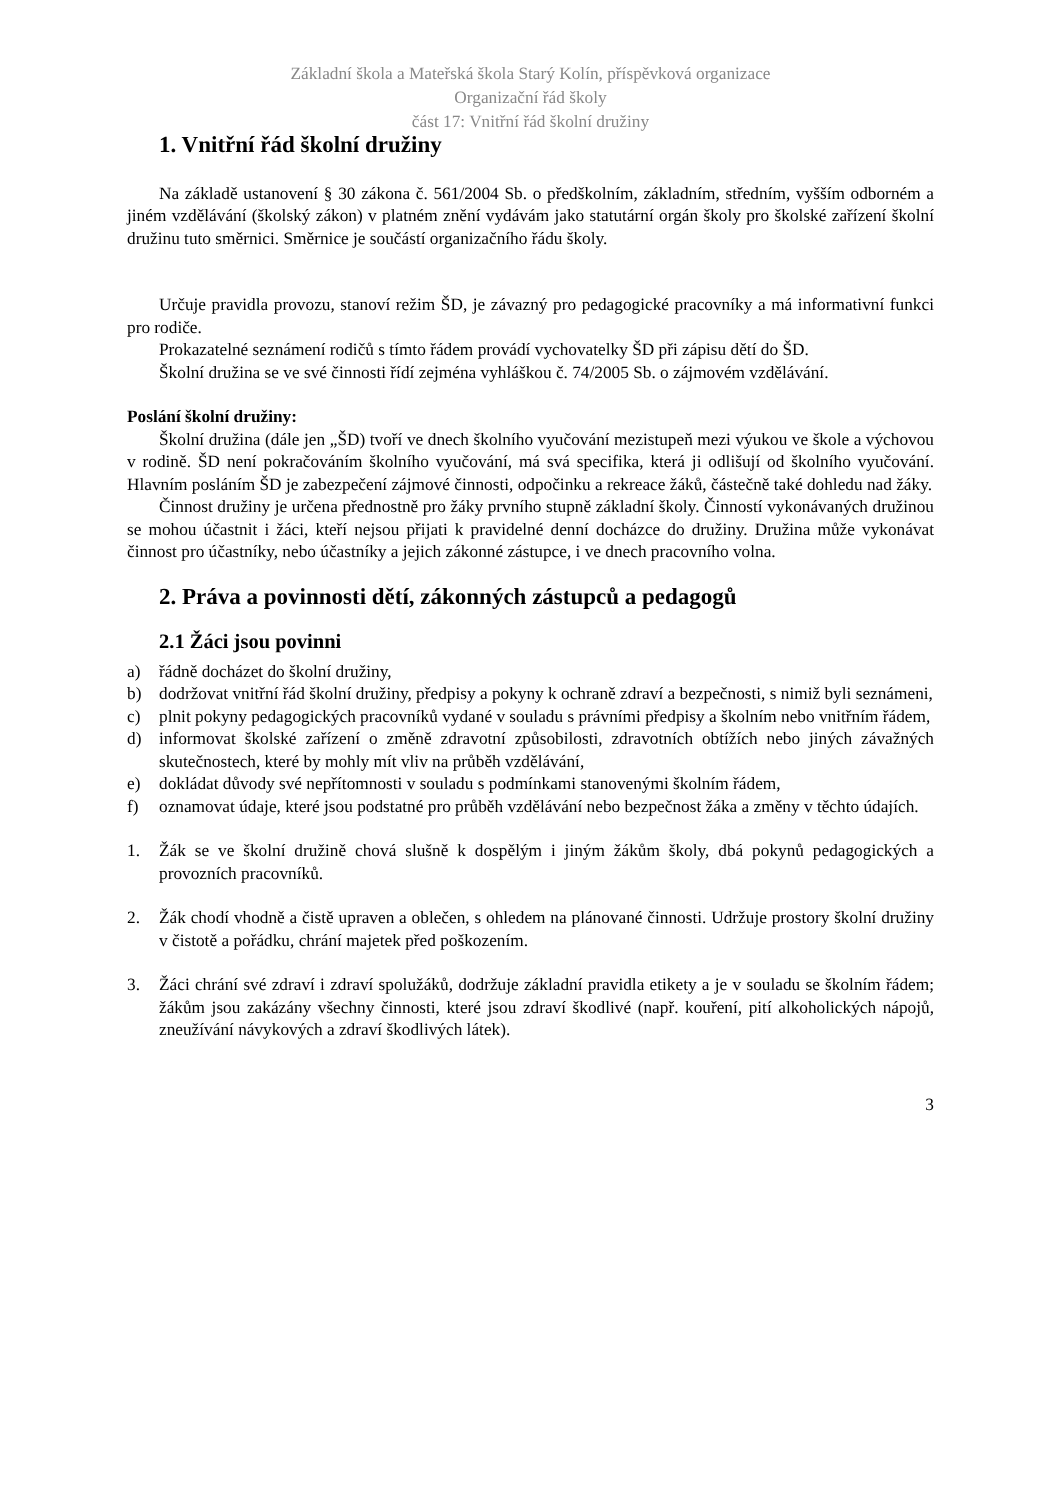Základní škola a Mateřská škola Starý Kolín, příspěvková organizace
Organizační řád školy
část 17: Vnitřní řád školní družiny
1. Vnitřní řád školní družiny
Na základě ustanovení § 30 zákona č. 561/2004 Sb. o předškolním, základním, středním, vyšším odborném a jiném vzdělávání (školský zákon) v platném znění vydávám jako statutární orgán školy pro školské zařízení školní družinu tuto směrnici. Směrnice je součástí organizačního řádu školy.
Určuje pravidla provozu, stanoví režim ŠD, je závazný pro pedagogické pracovníky a má informativní funkci pro rodiče.
Prokazatelné seznámení rodičů s tímto řádem provádí vychovatelky ŠD při zápisu dětí do ŠD.
Školní družina se ve své činnosti řídí zejména vyhláškou č. 74/2005 Sb. o zájmovém vzdělávání.
Poslání školní družiny:
Školní družina (dále jen „ŠD) tvoří ve dnech školního vyučování mezistupeň mezi výukou ve škole a výchovou v rodině. ŠD není pokračováním školního vyučování, má svá specifika, která ji odlišují od školního vyučování. Hlavním posláním ŠD je zabezpečení zájmové činnosti, odpočinku a rekreace žáků, částečně také dohledu nad žáky.
Činnost družiny je určena přednostně pro žáky prvního stupně základní školy. Činností vykonávaných družinou se mohou účastnit i žáci, kteří nejsou přijati k pravidelné denní docházce do družiny. Družina může vykonávat činnost pro účastníky, nebo účastníky a jejich zákonné zástupce, i ve dnech pracovního volna.
2. Práva a povinnosti dětí, zákonných zástupců a pedagogů
2.1 Žáci jsou povinni
a) řádně docházet do školní družiny,
b) dodržovat vnitřní řád školní družiny, předpisy a pokyny k ochraně zdraví a bezpečnosti, s nimiž byli seznámeni,
c) plnit pokyny pedagogických pracovníků vydané v souladu s právními předpisy a školním nebo vnitřním řádem,
d) informovat školské zařízení o změně zdravotní způsobilosti, zdravotních obtížích nebo jiných závažných skutečnostech, které by mohly mít vliv na průběh vzdělávání,
e) dokládat důvody své nepřítomnosti v souladu s podmínkami stanovenými školním řádem,
f) oznamovat údaje, které jsou podstatné pro průběh vzdělávání nebo bezpečnost žáka a změny v těchto údajích.
1. Žák se ve školní družině chová slušně k dospělým i jiným žákům školy, dbá pokynů pedagogických a provozních pracovníků.
2. Žák chodí vhodně a čistě upraven a oblečen, s ohledem na plánované činnosti. Udržuje prostory školní družiny v čistotě a pořádku, chrání majetek před poškozením.
3. Žáci chrání své zdraví i zdraví spolužáků, dodržuje základní pravidla etikety a je v souladu se školním řádem; žákům jsou zakázány všechny činnosti, které jsou zdraví škodlivé (např. kouření, pití alkoholických nápojů, zneužívání návykových a zdraví škodlivých látek).
3